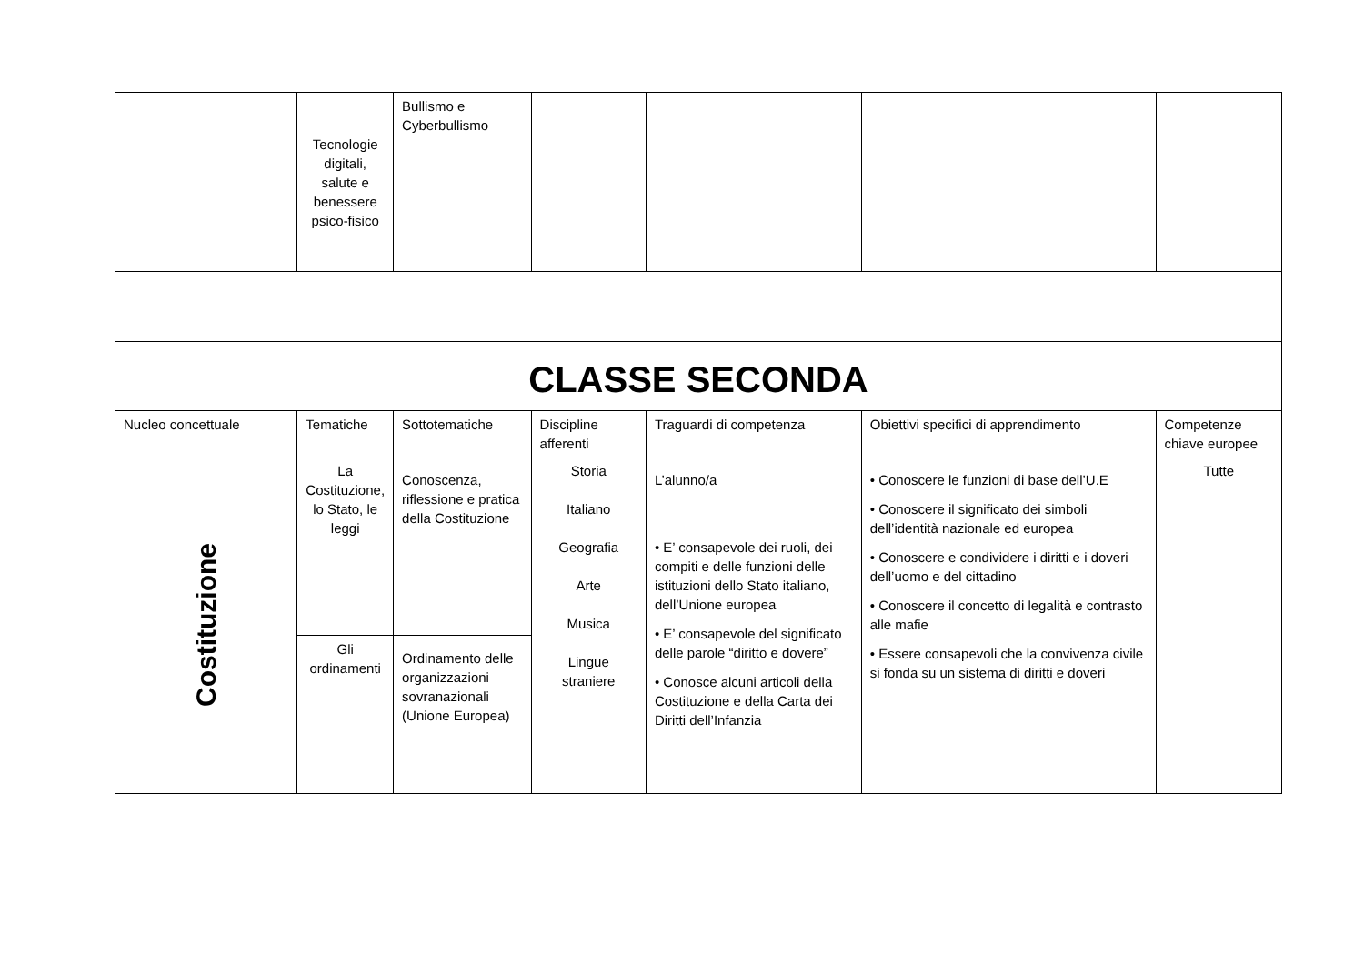| | Tecnologie digitali, salute e benessere psico-fisico | Bullismo e Cyberbullismo | | | | |
| CLASSE SECONDA | | | | | | |
| Nucleo concettuale | Tematiche | Sottotematiche | Discipline afferenti | Traguardi di competenza | Obiettivi specifici di apprendimento | Competenze chiave europee |
| Costituzione | La Costituzione, lo Stato, le leggi | Conoscenza, riflessione e pratica della Costituzione | Storia Italiano Geografia Arte Musica Lingue straniere | L’alunno/a • E’ consapevole dei ruoli, dei compiti e delle funzioni delle istituzioni dello Stato italiano, dell’Unione europea • E’ consapevole del significato delle parole “diritto e dovere” • Conosce alcuni articoli della Costituzione e della Carta dei Diritti dell’Infanzia | • Conoscere le funzioni di base dell’U.E • Conoscere il significato dei simboli dell’identità nazionale ed europea • Conoscere e condividere i diritti e i doveri dell’uomo e del cittadino • Conoscere il concetto di legalità e contrasto alle mafie • Essere consapevoli che la convivenza civile si fonda su un sistema di diritti e doveri | Tutte |
| | Gli ordinamenti | Ordinamento delle organizzazioni sovranazionali (Unione Europea) | | | | |